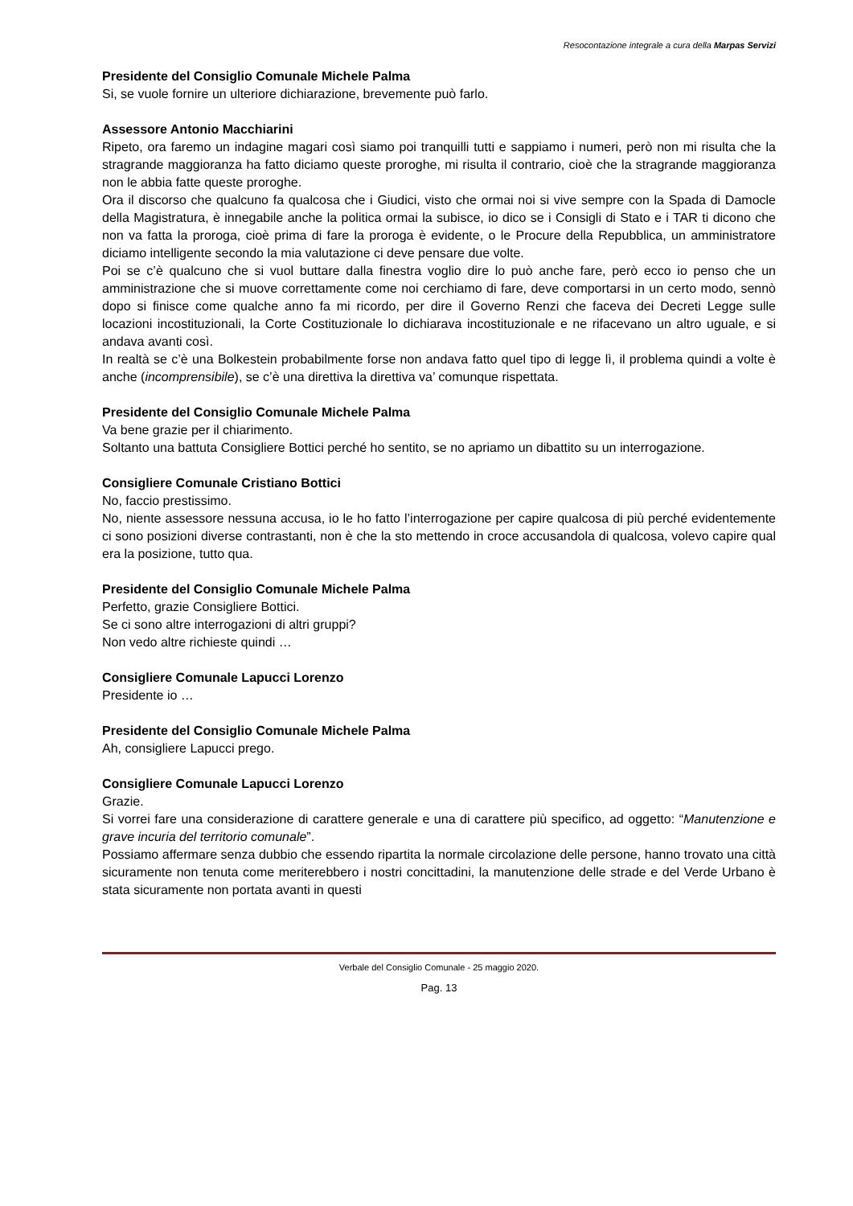Resocontazione integrale a cura della Marpas Servizi
Presidente del Consiglio Comunale Michele Palma
Si, se vuole fornire un ulteriore dichiarazione, brevemente può farlo.
Assessore Antonio Macchiarini
Ripeto, ora faremo un indagine magari così siamo poi tranquilli tutti e sappiamo i numeri, però non mi risulta che la stragrande maggioranza ha fatto diciamo queste proroghe, mi risulta il contrario, cioè che la stragrande maggioranza non le abbia fatte queste proroghe.
Ora il discorso che qualcuno fa qualcosa che i Giudici, visto che ormai noi si vive sempre con la Spada di Damocle della Magistratura, è innegabile anche la politica ormai la subisce, io dico se i Consigli di Stato e i TAR ti dicono che non va fatta la proroga, cioè prima di fare la proroga è evidente, o le Procure della Repubblica, un amministratore diciamo intelligente secondo la mia valutazione ci deve pensare due volte.
Poi se c’è qualcuno che si vuol buttare dalla finestra voglio dire lo può anche fare, però ecco io penso che un amministrazione che si muove correttamente come noi cerchiamo di fare, deve comportarsi in un certo modo, sennò dopo si finisce come qualche anno fa mi ricordo, per dire il Governo Renzi che faceva dei Decreti Legge sulle locazioni incostituzionali, la Corte Costituzionale lo dichiarava incostituzionale e ne rifacevano un altro uguale, e si andava avanti così.
In realtà se c’è una Bolkestein probabilmente forse non andava fatto quel tipo di legge lì, il problema quindi a volte è anche (incomprensibile), se c’è una direttiva la direttiva va’ comunque rispettata.
Presidente del Consiglio Comunale Michele Palma
Va bene grazie per il chiarimento.
Soltanto una battuta Consigliere Bottici perché ho sentito, se no apriamo un dibattito su un interrogazione.
Consigliere Comunale Cristiano Bottici
No, faccio prestissimo.
No, niente assessore nessuna accusa, io le ho fatto l’interrogazione per capire qualcosa di più perché evidentemente ci sono posizioni diverse contrastanti, non è che la sto mettendo in croce accusandola di qualcosa, volevo capire qual era la posizione, tutto qua.
Presidente del Consiglio Comunale Michele Palma
Perfetto, grazie Consigliere Bottici.
Se ci sono altre interrogazioni di altri gruppi?
Non vedo altre richieste quindi …
Consigliere Comunale Lapucci Lorenzo
Presidente io …
Presidente del Consiglio Comunale Michele Palma
Ah, consigliere Lapucci prego.
Consigliere Comunale Lapucci Lorenzo
Grazie.
Si vorrei fare una considerazione di carattere generale e una di carattere più specifico, ad oggetto: “Manutenzione e grave incuria del territorio comunale”.
Possiamo affermare senza dubbio che essendo ripartita la normale circolazione delle persone, hanno trovato una città sicuramente non tenuta come meriterebbero i nostri concittadini, la manutenzione delle strade e del Verde Urbano è stata sicuramente non portata avanti in questi
Verbale del Consiglio Comunale - 25 maggio 2020.
Pag. 13